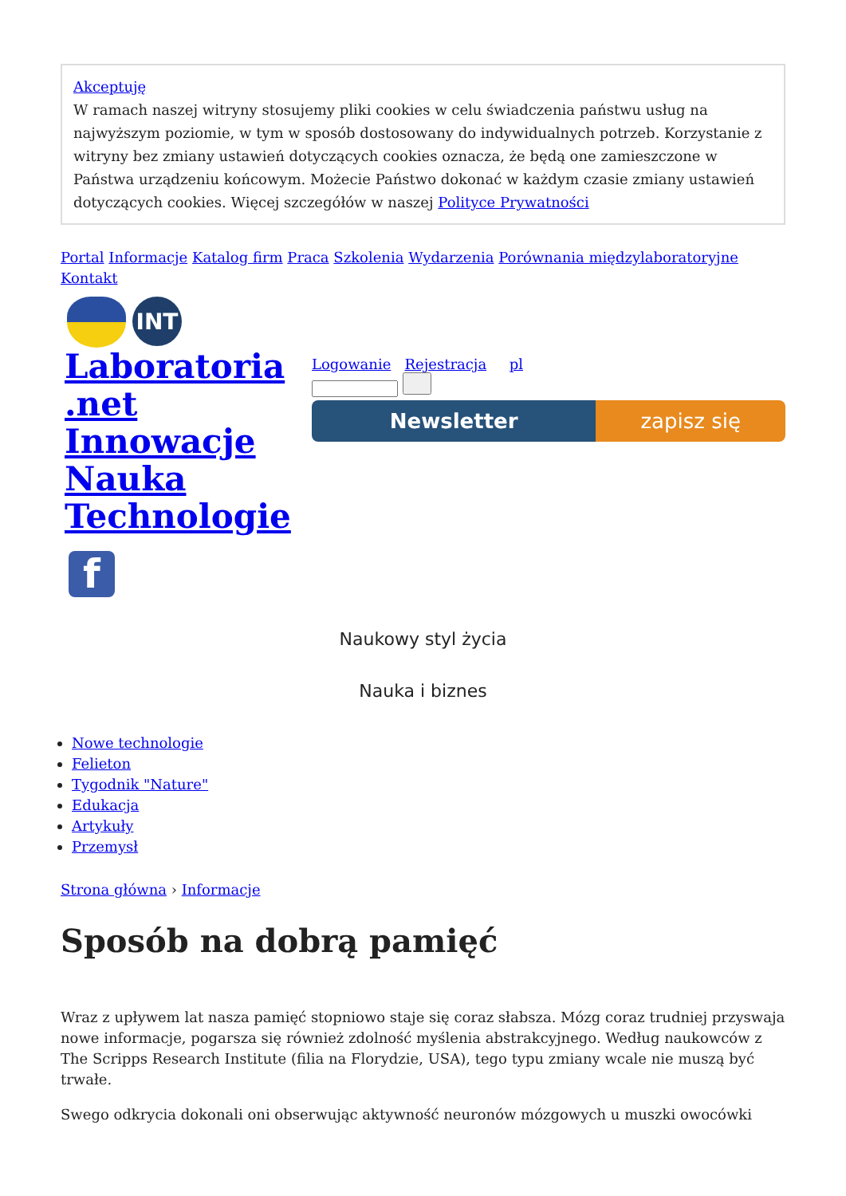Akceptuję
W ramach naszej witryny stosujemy pliki cookies w celu świadczenia państwu usług na najwyższym poziomie, w tym w sposób dostosowany do indywidualnych potrzeb. Korzystanie z witryny bez zmiany ustawień dotyczących cookies oznacza, że będą one zamieszczone w Państwa urządzeniu końcowym. Możecie Państwo dokonać w każdym czasie zmiany ustawień dotyczących cookies. Więcej szczegółów w naszej Polityce Prywatności
Portal Informacje Katalog firm Praca Szkolenia Wydarzenia Porównania międzylaboratoryjne Kontakt
INT
Laboratoria .net Innowacje Nauka Technologie
Logowanie Rejestracja pl
Newsletter zapisz się
f
Naukowy styl życia
Nauka i biznes
Nowe technologie
Felieton
Tygodnik "Nature"
Edukacja
Artykuły
Przemysł
Strona główna › Informacje
Sposób na dobrą pamięć
Wraz z upływem lat nasza pamięć stopniowo staje się coraz słabsza. Mózg coraz trudniej przyswaja nowe informacje, pogarsza się również zdolność myślenia abstrakcyjnego. Według naukowców z The Scripps Research Institute (filia na Florydzie, USA), tego typu zmiany wcale nie muszą być trwałe.
Swego odkrycia dokonali oni obserwując aktywność neuronów mózgowych u muszki owocówki